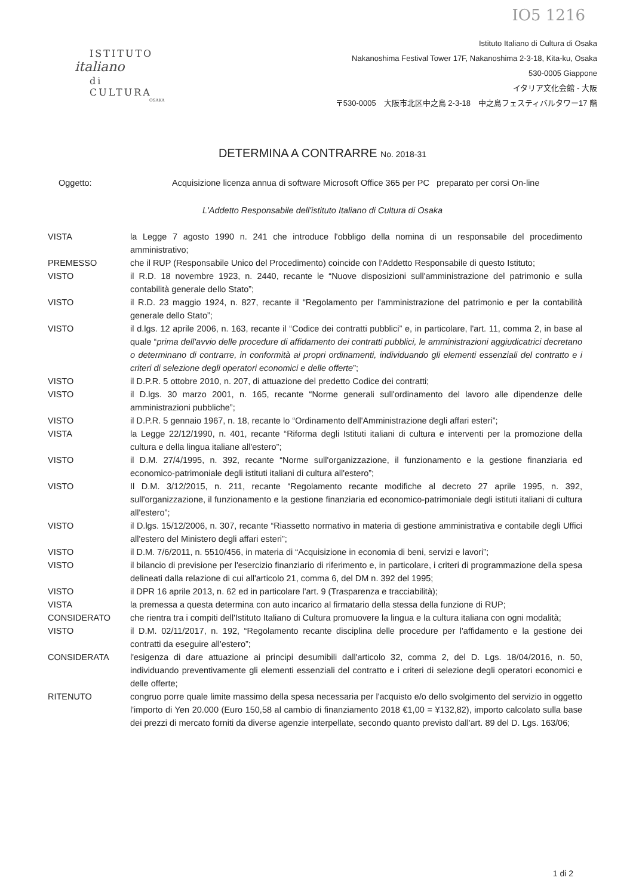IO5 1216
ISTITUTO
italiano
di CULTURA
OSAKA
Istituto Italiano di Cultura di Osaka
Nakanoshima Festival Tower 17F, Nakanoshima 2-3-18, Kita-ku, Osaka
530-0005 Giappone
イタリア文化会館 - 大阪
〒530-0005　大阪市北区中之島 2-3-18　中之島フェスティバルタワー17 階
DETERMINA A CONTRARRE No. 2018-31
Oggetto: Acquisizione licenza annua di software Microsoft Office 365 per PC preparato per corsi On-line
L'Addetto Responsabile dell'istituto Italiano di Cultura di Osaka
| VISTA | la Legge 7 agosto 1990 n. 241 che introduce l'obbligo della nomina di un responsabile del procedimento amministrativo; |
| PREMESSO | che il RUP (Responsabile Unico del Procedimento) coincide con l'Addetto Responsabile di questo Istituto; |
| VISTO | il R.D. 18 novembre 1923, n. 2440, recante le “Nuove disposizioni sull'amministrazione del patrimonio e sulla contabilità generale dello Stato”; |
| VISTO | il R.D. 23 maggio 1924, n. 827, recante il “Regolamento per l'amministrazione del patrimonio e per la contabilità generale dello Stato”; |
| VISTO | il d.lgs. 12 aprile 2006, n. 163, recante il “Codice dei contratti pubblici” e, in particolare, l'art. 11, comma 2, in base al quale “ prima dell'avvio delle procedure di affidamento dei contratti pubblici, le amministrazioni aggiudicatrici decretano o determinano di contrarre, in conformità ai propri ordinamenti, individuando gli elementi essenziali del contratto e i criteri di selezione degli operatori economici e delle offerte ”; |
| VISTO | il D.P.R. 5 ottobre 2010, n. 207, di attuazione del predetto Codice dei contratti; |
| VISTO | il D.lgs. 30 marzo 2001, n. 165, recante “Norme generali sull'ordinamento del lavoro alle dipendenze delle amministrazioni pubbliche”; |
| VISTO | il D.P.R. 5 gennaio 1967, n. 18, recante lo “Ordinamento dell'Amministrazione degli affari esteri”; |
| VISTA | la Legge 22/12/1990, n. 401, recante “Riforma degli Istituti italiani di cultura e interventi per la promozione della cultura e della lingua italiane all'estero”; |
| VISTO | il D.M. 27/4/1995, n. 392, recante “Norme sull'organizzazione, il funzionamento e la gestione finanziaria ed economico-patrimoniale degli istituti italiani di cultura all'estero”; |
| VISTO | Il D.M. 3/12/2015, n. 211, recante “Regolamento recante modifiche al decreto 27 aprile 1995, n. 392, sull'organizzazione, il funzionamento e la gestione finanziaria ed economico-patrimoniale degli istituti italiani di cultura all'estero”; |
| VISTO | il D.lgs. 15/12/2006, n. 307, recante “Riassetto normativo in materia di gestione amministrativa e contabile degli Uffici all'estero del Ministero degli affari esteri”; |
| VISTO | il D.M. 7/6/2011, n. 5510/456, in materia di “Acquisizione in economia di beni, servizi e lavori”; |
| VISTO | il bilancio di previsione per l'esercizio finanziario di riferimento e, in particolare, i criteri di programmazione della spesa delineati dalla relazione di cui all'articolo 21, comma 6, del DM n. 392 del 1995; |
| VISTO | il DPR 16 aprile 2013, n. 62 ed in particolare l'art. 9 (Trasparenza e tracciabilità); |
| VISTA | la premessa a questa determina con auto incarico al firmatario della stessa della funzione di RUP; |
| CONSIDERATO | che rientra tra i compiti dell'Istituto Italiano di Cultura promuovere la lingua e la cultura italiana con ogni modalità; |
| VISTO | il D.M. 02/11/2017, n. 192, “Regolamento recante disciplina delle procedure per l'affidamento e la gestione dei contratti da eseguire all'estero”; |
| CONSIDERATA | l'esigenza di dare attuazione ai principi desumibili dall'articolo 32, comma 2, del D. Lgs. 18/04/2016, n. 50, individuando preventivamente gli elementi essenziali del contratto e i criteri di selezione degli operatori economici e delle offerte; |
| RITENUTO | congruo porre quale limite massimo della spesa necessaria per l'acquisto e/o dello svolgimento del servizio in oggetto l'importo di Yen 20.000 (Euro 150,58 al cambio di finanziamento 2018 €1,00 = ¥132,82), importo calcolato sulla base dei prezzi di mercato forniti da diverse agenzie interpellate, secondo quanto previsto dall'art. 89 del D. Lgs. 163/06; |
1 di 2